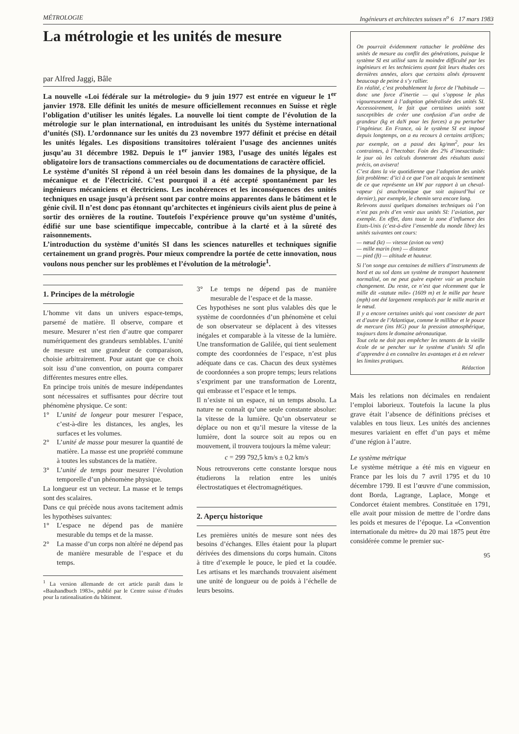MÉTROLOGIE Ingénieurs et architectes suisses n<sup>o</sup> 6 17 mars 1983
La métrologie et les unités de mesure
par Alfred Jaggi, Bâle
La nouvelle «Loi fédérale sur la métrologie» du 9 juin 1977 est entrée en vigueur le 1<sup>er</sup> janvier 1978. Elle définit les unités de mesure officiellement reconnues en Suisse et règle l’obligation d’utiliser les unités légales. La nouvelle loi tient compte de l’évolution de la métrologie sur le plan international, en introduisant les unités du Système international d’unités (SI). L’ordonnance sur les unités du 23 novembre 1977 définit et précise en détail les unités légales. Les dispositions transitoires toléraient l’usage des anciennes unités jusqu’au 31 décembre 1982. Depuis le 1<sup>er</sup> janvier 1983, l’usage des unités légales est obligatoire lors de transactions commerciales ou de documentations de caractère officiel.
Le système d’unités SI répond à un réel besoin dans les domaines de la physique, de la mécanique et de l’électricité. C’est pourquoi il a été accepté spontanément par les ingénieurs mécaniciens et électriciens. Les incohérences et les inconséquences des unités techniques en usage jusqu’à présent sont par contre moins apparentes dans le bâtiment et le génie civil. Il n’est donc pas étonnant qu’architectes et ingénieurs civils aient plus de peine à sortir des ornières de la routine. Toutefois l’expérience prouve qu’un système d’unités, édifié sur une base scientifique impeccable, contribue à la clarté et à la sûreté des raisonnements.
L’introduction du système d’unités SI dans les sciences naturelles et techniques signifie certainement un grand progrès. Pour mieux comprendre la portée de cette innovation, nous voulons nous pencher sur les problèmes et l’évolution de la métrologie<sup>1</sup>.
1. Principes de la métrologie
L’homme vit dans un univers espace-temps, parsemé de matière. Il observe, compare et mesure. Mesurer n’est rien d’autre que comparer numériquement des grandeurs semblables. L’unité de mesure est une grandeur de comparaison, choisie arbitrairement. Pour autant que ce choix soit issu d’une convention, on pourra comparer différentes mesures entre elles.
En principe trois unités de mesure indépendantes sont nécessaires et suffisantes pour décrire tout phénomène physique. Ce sont:
1° L’unité de longeur pour mesurer l’espace, c’est-à-dire les distances, les angles, les surfaces et les volumes.
2° L’unité de masse pour mesurer la quantité de matière. La masse est une propriété commune à toutes les substances de la matière.
3° L’unité de temps pour mesurer l’évolution temporelle d’un phénomène physique.
La longueur est un vecteur. La masse et le temps sont des scalaires.
Dans ce qui précède nous avons tacitement admis les hypothèses suivantes:
1° L’espace ne dépend pas de manière mesurable du temps et de la masse.
2° La masse d’un corps non altéré ne dépend pas de manière mesurable de l’espace et du temps.
<sup>1</sup> La version allemande de cet article paraît dans le «Bauhandbuch 1983», publié par le Centre suisse d’études pour la rationalisation du bâtiment.
3° Le temps ne dépend pas de manière mesurable de l’espace et de la masse.
Ces hypothèses ne sont plus valables dès que le système de coordonnées d’un phénomène et celui de son observateur se déplacent à des vitesses inégales et comparable à la vitesse de la lumière. Une transformation de Galilée, qui tient seulement compte des coordonnées de l’espace, n’est plus adéquate dans ce cas. Chacun des deux systèmes de coordonnées a son propre temps; leurs relations s’expriment par une transformation de Lorentz, qui embrasse et l’espace et le temps.
Il n’existe ni un espace, ni un temps absolu. La nature ne connaît qu’une seule constante absolue: la vitesse de la lumière. Qu’un observateur se déplace ou non et qu’il mesure la vitesse de la lumière, dont la source soit au repos ou en mouvement, il trouvera toujours la même valeur:
c = 299 792,5 km/s ± 0,2 km/s
Nous retrouverons cette constante lorsque nous étudierons la relation entre les unités électrostatiques et électromagnétiques.
2. Aperçu historique
Les premières unités de mesure sont nées des besoins d’échanges. Elles étaient pour la plupart dérivées des dimensions du corps humain. Citons à titre d’exemple le pouce, le pied et la coudée. Les artisans et les marchands trouvaient aisément une unité de longueur ou de poids à l’échelle de leurs besoins.
On pourrait évidemment rattacher le problème des unités de mesure au conflit des générations, puisque le système SI est utilisé sans la moindre difficulté par les ingénieurs et les techniciens ayant fait leurs études ces dernières années, alors que certains aînés éprouvent beaucoup de peine à s’y rallier.
En réalité, c’est probablement la force de l’habitude — donc une force d’inertie — qui s’oppose le plus vigoureusement à l’adoption généralisée des unités SI. Accessoirement, le fait que certaines unités sont susceptibles de créer une confusion d’un ordre de grandeur (kg et daN pour les forces) a pu perturber l’ingénieur. En France, où le système SI est imposé depuis longtemps, on a eu recours à certains artifices; par exemple, on a passé des kg/mm<sup>2</sup>, pour les contraintes, à l’hectobar. Foin des 2% d’inexactitude: le jour où les calculs donneront des résultats aussi précis, on avisera!
C’est dans la vie quotidienne que l’adoption des unités fait problème: d’ici à ce que l’on ait acquis le sentiment de ce que représente un kW par rapport à un cheval-vapeur (si anachronique que soit aujourd’hui ce dernier), par exemple, le chemin sera encore long.
Relevons aussi quelques domaines techniques où l’on n’est pas près d’en venir aux unités SI: l’aviation, par exemple. En effet, dans toute la zone d’influence des Etats-Unis (c’est-à-dire l’ensemble du monde libre) les unités suivantes ont cours:
— nœud (kt) — vitesse (avion ou vent)
— mille marin (nm) — distance
— pied (ft) — altitude et hauteur.
Si l’on songe aux centaines de milliers d’instruments de bord et au sol dans un système de transport hautement normalisé, on ne peut guère espérer voir un prochain changement. Du reste, ce n’est que récemment que le mille dit «statute mile» (1609 m) et le mille par heure (mph) ont été largement remplacés par le mille marin et le nœud.
Il y a encore certaines unités qui vont coexister de part et d’autre de l’Atlantique, comme le millibar et le pouce de mercure (ins HG) pour la pression atmosphérique, toujours dans le domaine aéronautique.
Tout cela ne doit pas empêcher les tenants de la vieille école de se pencher sur le système d’unités SI afin d’apprendre à en connaître les avantages et à en relever les limites pratiques.
Rédaction
Mais les relations non décimales en rendaient l’emploi laborieux. Toutefois la lacune la plus grave était l’absence de définitions précises et valables en tous lieux. Les unités des anciennes mesures variaient en effet d’un pays et même d’une région à l’autre.
Le système métrique
Le système métrique a été mis en vigueur en France par les lois du 7 avril 1795 et du 10 décembre 1799. Il est l’œuvre d’une commission, dont Borda, Lagrange, Laplace, Monge et Condorcet étaient membres. Constituée en 1791, elle avait pour mission de mettre de l’ordre dans les poids et mesures de l’époque. La «Convention internationale du mètre» du 20 mai 1875 peut être considérée comme le premier suc-
95